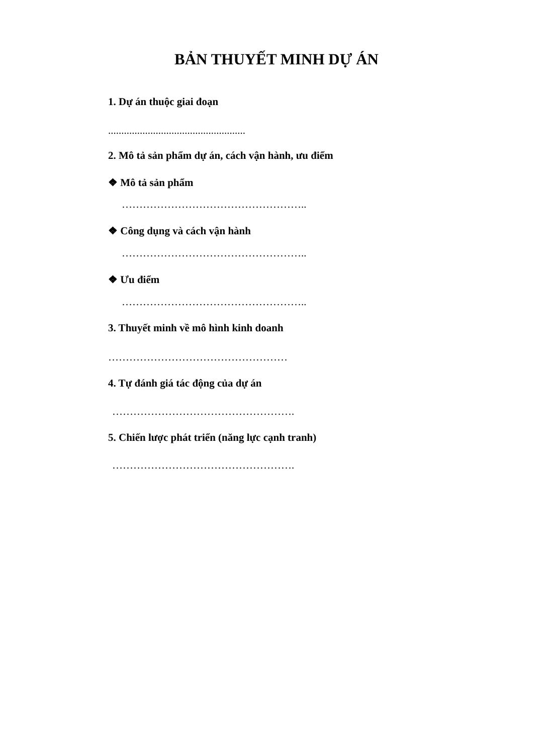BẢN THUYẾT MINH DỰ ÁN
1. Dự án thuộc giai đoạn
....................................................
2. Mô tả sản phẩm dự án, cách vận hành, ưu điểm
❖ Mô tả sản phẩm
……………………………………………..
❖ Công dụng và cách vận hành
……………………………………………..
❖ Ưu điểm
……………………………………………..
3. Thuyết minh về mô hình kinh doanh
……………………………………………
4. Tự đánh giá tác động của dự án
…………………………………………….
5. Chiến lược phát triển (năng lực cạnh tranh)
…………………………………………….